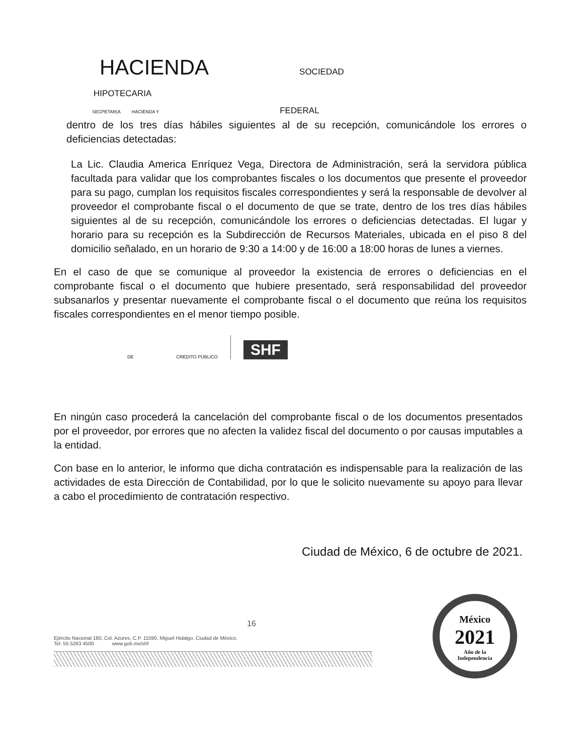HACIENDA SOCIEDAD
HIPOTECARIA
SECPETAR(A HACIENDA Y FEDERAL
dentro de los tres días hábiles siguientes al de su recepción, comunicándole los errores o deficiencias detectadas:
La Lic. Claudia America Enríquez Vega, Directora de Administración, será la servidora pública facultada para validar que los comprobantes fiscales o los documentos que presente el proveedor para su pago, cumplan los requisitos fiscales correspondientes y será la responsable de devolver al proveedor el comprobante fiscal o el documento de que se trate, dentro de los tres días hábiles siguientes al de su recepción, comunicándole los errores o deficiencias detectadas. El lugar y horario para su recepción es la Subdirección de Recursos Materiales, ubicada en el piso 8 del domicilio señalado, en un horario de 9:30 a 14:00 y de 16:00 a 18:00 horas de lunes a viernes.
En el caso de que se comunique al proveedor la existencia de errores o deficiencias en el comprobante fiscal o el documento que hubiere presentado, será responsabilidad del proveedor subsanarlos y presentar nuevamente el comprobante fiscal o el documento que reúna los requisitos fiscales correspondientes en el menor tiempo posible.
DE CRÉDITO PÚBLICO SHF
En ningún caso procederá la cancelación del comprobante fiscal o de los documentos presentados por el proveedor, por errores que no afecten la validez fiscal del documento o por causas imputables a la entidad.
Con base en lo anterior, le informo que dicha contratación es indispensable para la realización de las actividades de esta Dirección de Contabilidad, por lo que le solicito nuevamente su apoyo para llevar a cabo el procedimiento de contratación respectivo.
Ciudad de México, 6 de octubre de 2021.
16
Ejército Nacional 180, Col. Azures, C.P. 11590, Miguel Hidalgo, Ciudad de México.
Tel: 55 5263 4500 www.gob.mx/shf
México
2021
Año de la
Independencia